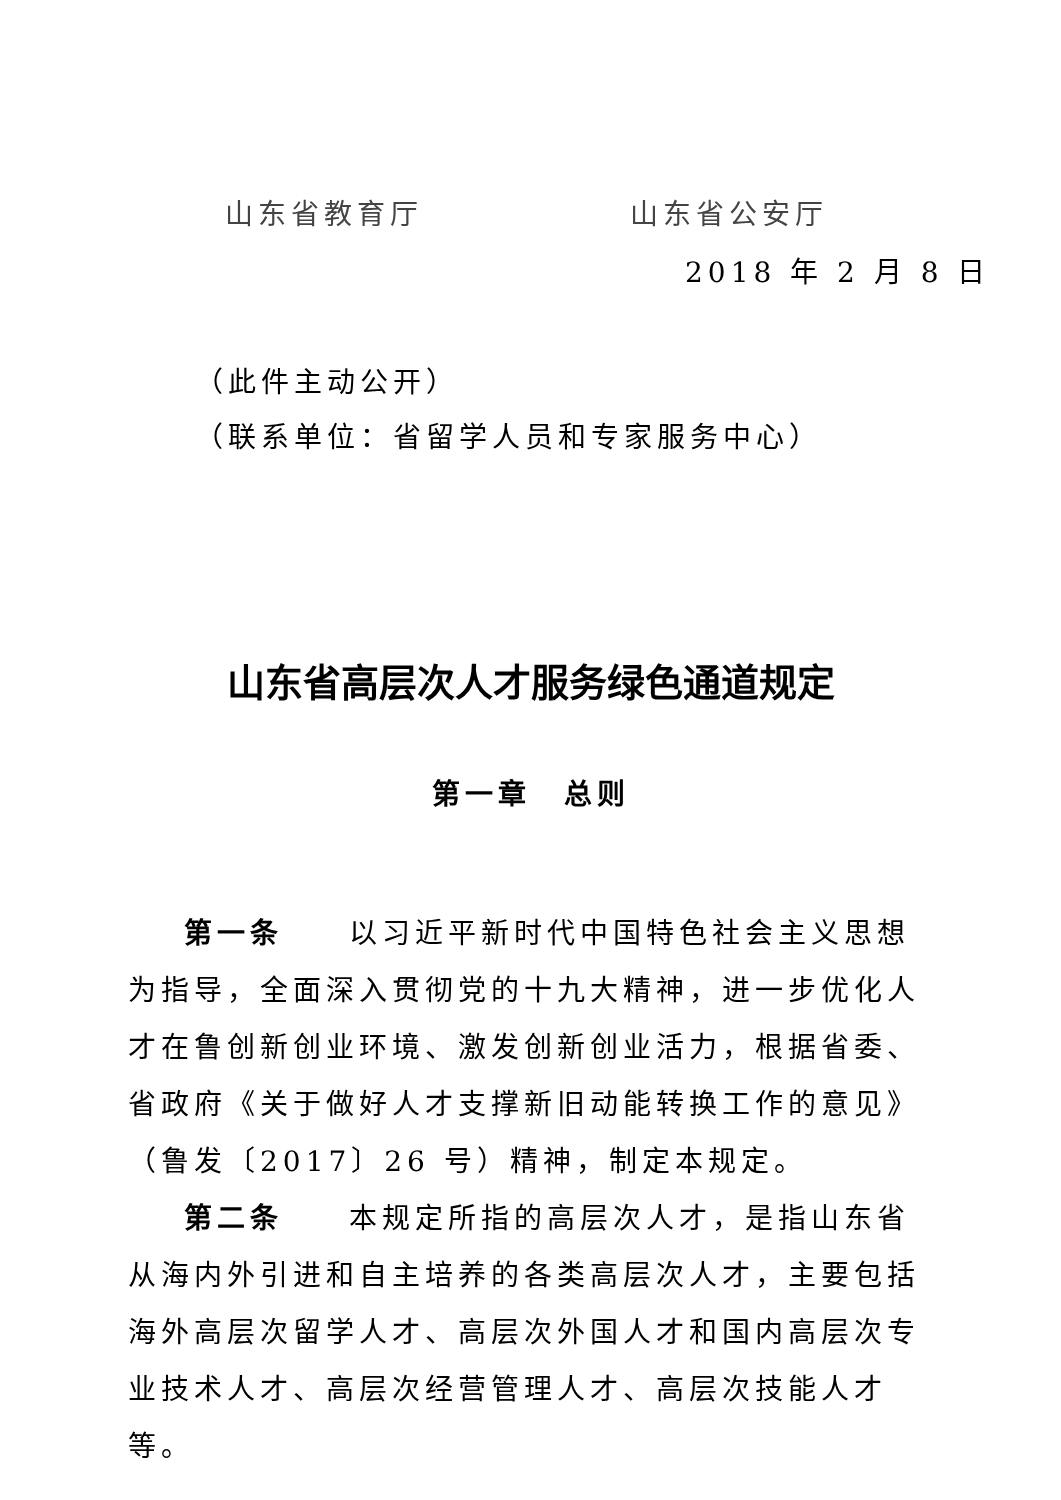山东省教育厅 山东省公安厅
2018 年 2 月 8 日
（此件主动公开）
（联系单位：省留学人员和专家服务中心）
山东省高层次人才服务绿色通道规定
第一章　总则
第一条　　以习近平新时代中国特色社会主义思想为指导，全面深入贯彻党的十九大精神，进一步优化人才在鲁创新创业环境、激发创新创业活力，根据省委、省政府《关于做好人才支撑新旧动能转换工作的意见》（鲁发〔2017〕26 号）精神，制定本规定。
第二条　　本规定所指的高层次人才，是指山东省从海内外引进和自主培养的各类高层次人才，主要包括海外高层次留学人才、高层次外国人才和国内高层次专业技术人才、高层次经营管理人才、高层次技能人才等。